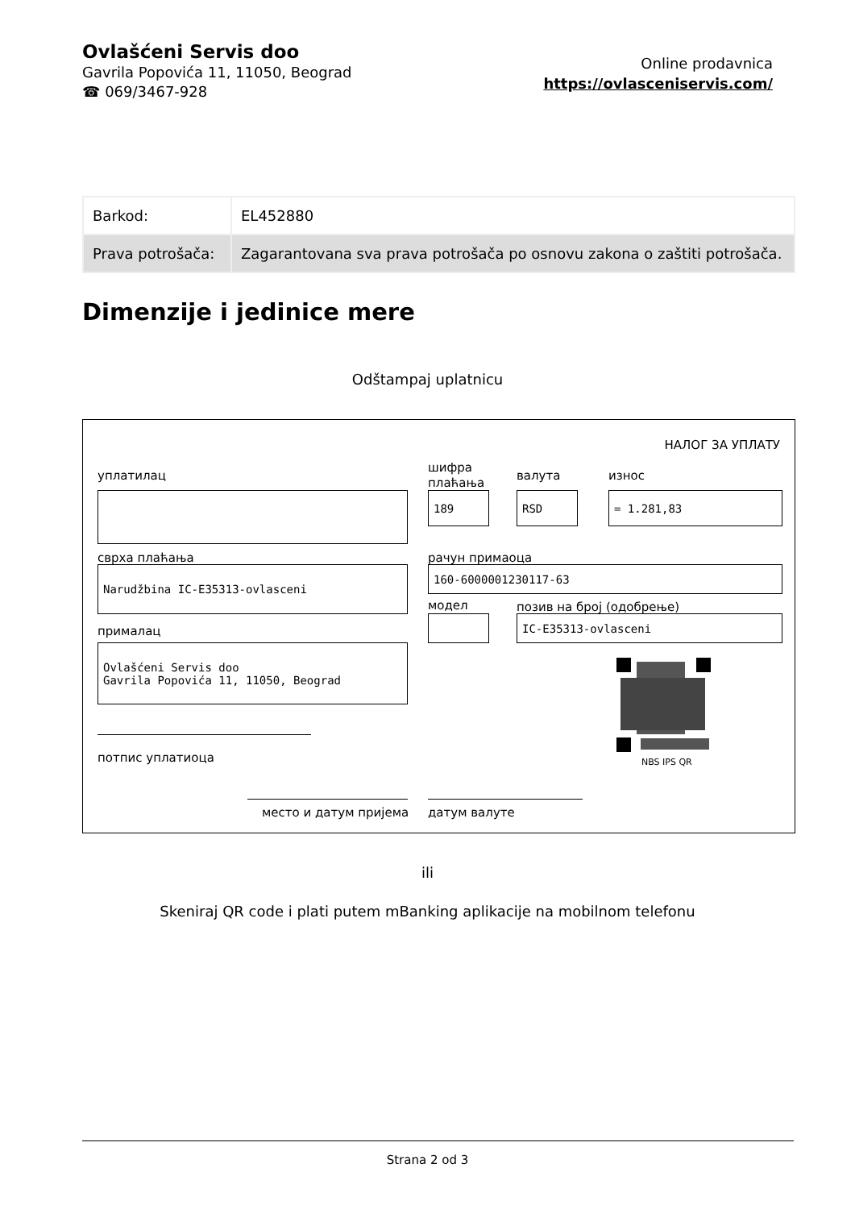Ovlašćeni Servis doo
Gavrila Popovića 11, 11050, Beograd
☎ 069/3467-928
Online prodavnica
https://ovlasceniservis.com/
| Barkod: | EL452880 |
| Prava potrošača: | Zagarantovana sva prava potrošača po osnovu zakona o zaštiti potrošača. |
Dimenzije i jedinice mere
Odštampaj uplatnicu
НАЛОГ ЗА УПЛАТУ
уплатилац
шифра
плаћања
валута износ
189 RSD = 1.281,83
сврха плаћања
Narudžbina IC-E35313-ovlasceni
рачун примаоца
160-6000001230117-63
модел позив на број (одобрење)
IC-E35313-ovlasceni
прималац
Ovlašćeni Servis doo
Gavrila Popovića 11, 11050, Beograd
NBS IPS QR
потпис уплатиоца
место и датум пријема датум валуте
ili
Skeniraj QR code i plati putem mBanking aplikacije na mobilnom telefonu
Strana 2 od 3